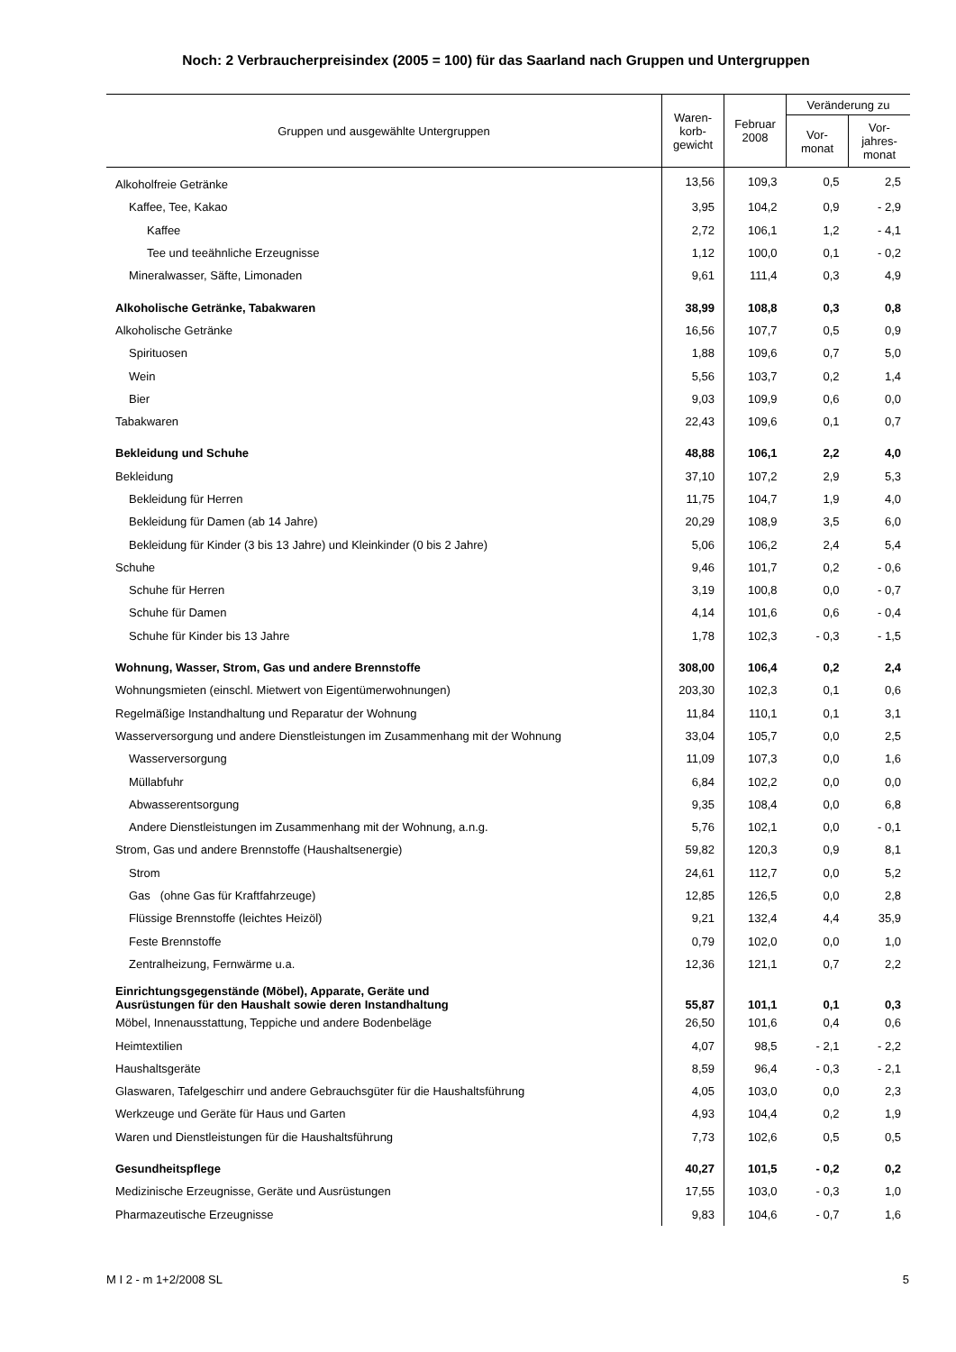Noch: 2 Verbraucherpreisindex (2005 = 100) für das Saarland nach Gruppen und Untergruppen
| Gruppen und ausgewählte Untergruppen | Waren- korb- gewicht | Februar 2008 | Veränderung zu | |
| --- | --- | --- | --- | --- |
| | | | Vor- monat | Vor- jahres- monat |
| Alkoholfreie Getränke | 13,56 | 109,3 | 0,5 | 2,5 |
| Kaffee, Tee, Kakao | 3,95 | 104,2 | 0,9 | - 2,9 |
| Kaffee | 2,72 | 106,1 | 1,2 | - 4,1 |
| Tee und teeähnliche Erzeugnisse | 1,12 | 100,0 | 0,1 | - 0,2 |
| Mineralwasser, Säfte, Limonaden | 9,61 | 111,4 | 0,3 | 4,9 |
| Alkoholische Getränke, Tabakwaren | 38,99 | 108,8 | 0,3 | 0,8 |
| Alkoholische Getränke | 16,56 | 107,7 | 0,5 | 0,9 |
| Spirituosen | 1,88 | 109,6 | 0,7 | 5,0 |
| Wein | 5,56 | 103,7 | 0,2 | 1,4 |
| Bier | 9,03 | 109,9 | 0,6 | 0,0 |
| Tabakwaren | 22,43 | 109,6 | 0,1 | 0,7 |
| Bekleidung und Schuhe | 48,88 | 106,1 | 2,2 | 4,0 |
| Bekleidung | 37,10 | 107,2 | 2,9 | 5,3 |
| Bekleidung für Herren | 11,75 | 104,7 | 1,9 | 4,0 |
| Bekleidung für Damen (ab 14 Jahre) | 20,29 | 108,9 | 3,5 | 6,0 |
| Bekleidung für Kinder (3 bis 13 Jahre) und Kleinkinder (0 bis 2 Jahre) | 5,06 | 106,2 | 2,4 | 5,4 |
| Schuhe | 9,46 | 101,7 | 0,2 | - 0,6 |
| Schuhe für Herren | 3,19 | 100,8 | 0,0 | - 0,7 |
| Schuhe für Damen | 4,14 | 101,6 | 0,6 | - 0,4 |
| Schuhe für Kinder bis 13 Jahre | 1,78 | 102,3 | - 0,3 | - 1,5 |
| Wohnung, Wasser, Strom, Gas und andere Brennstoffe | 308,00 | 106,4 | 0,2 | 2,4 |
| Wohnungsmieten (einschl. Mietwert von Eigentümerwohnungen) | 203,30 | 102,3 | 0,1 | 0,6 |
| Regelmäßige Instandhaltung und Reparatur der Wohnung | 11,84 | 110,1 | 0,1 | 3,1 |
| Wasserversorgung und andere Dienstleistungen im Zusammenhang mit der Wohnung | 33,04 | 105,7 | 0,0 | 2,5 |
| Wasserversorgung | 11,09 | 107,3 | 0,0 | 1,6 |
| Müllabfuhr | 6,84 | 102,2 | 0,0 | 0,0 |
| Abwasserentsorgung | 9,35 | 108,4 | 0,0 | 6,8 |
| Andere Dienstleistungen im Zusammenhang mit der Wohnung, a.n.g. | 5,76 | 102,1 | 0,0 | - 0,1 |
| Strom, Gas und andere Brennstoffe (Haushaltsenergie) | 59,82 | 120,3 | 0,9 | 8,1 |
| Strom | 24,61 | 112,7 | 0,0 | 5,2 |
| Gas (ohne Gas für Kraftfahrzeuge) | 12,85 | 126,5 | 0,0 | 2,8 |
| Flüssige Brennstoffe (leichtes Heizöl) | 9,21 | 132,4 | 4,4 | 35,9 |
| Feste Brennstoffe | 0,79 | 102,0 | 0,0 | 1,0 |
| Zentralheizung, Fernwärme u.a. | 12,36 | 121,1 | 0,7 | 2,2 |
| Einrichtungsgegenstände (Möbel), Apparate, Geräte und Ausrüstungen für den Haushalt sowie deren Instandhaltung | 55,87 | 101,1 | 0,1 | 0,3 |
| Möbel, Innenausstattung, Teppiche und andere Bodenbeläge | 26,50 | 101,6 | 0,4 | 0,6 |
| Heimtextilien | 4,07 | 98,5 | - 2,1 | - 2,2 |
| Haushaltsgeräte | 8,59 | 96,4 | - 0,3 | - 2,1 |
| Glaswaren, Tafelgeschirr und andere Gebrauchsgüter für die Haushaltsführung | 4,05 | 103,0 | 0,0 | 2,3 |
| Werkzeuge und Geräte für Haus und Garten | 4,93 | 104,4 | 0,2 | 1,9 |
| Waren und Dienstleistungen für die Haushaltsführung | 7,73 | 102,6 | 0,5 | 0,5 |
| Gesundheitspflege | 40,27 | 101,5 | - 0,2 | 0,2 |
| Medizinische Erzeugnisse, Geräte und Ausrüstungen | 17,55 | 103,0 | - 0,3 | 1,0 |
| Pharmazeutische Erzeugnisse | 9,83 | 104,6 | - 0,7 | 1,6 |
M I 2 - m 1+2/2008 SL 5